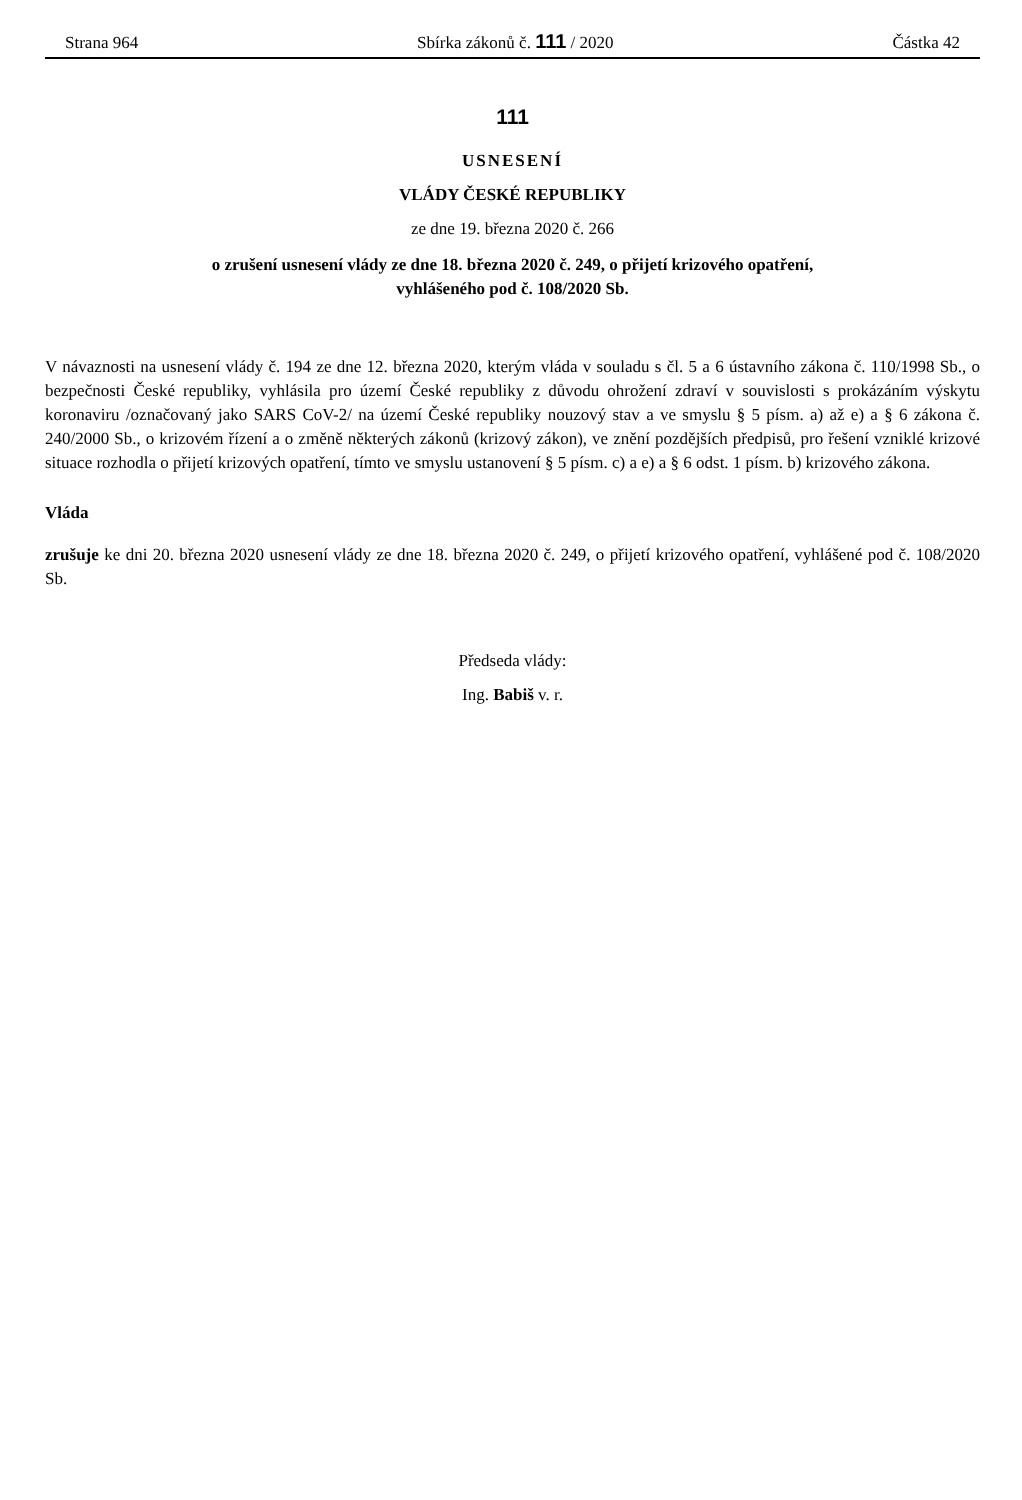Strana 964 Sbírka zákonů č. 111 / 2020 Částka 42
111
USNESENÍ
VLÁDY ČESKÉ REPUBLIKY
ze dne 19. března 2020 č. 266
o zrušení usnesení vlády ze dne 18. března 2020 č. 249, o přijetí krizového opatření,
vyhlášeného pod č. 108/2020 Sb.
V návaznosti na usnesení vlády č. 194 ze dne 12. března 2020, kterým vláda v souladu s čl. 5 a 6 ústavního zákona č. 110/1998 Sb., o bezpečnosti České republiky, vyhlásila pro území České republiky z důvodu ohrožení zdraví v souvislosti s prokázáním výskytu koronaviru /označovaný jako SARS CoV-2/ na území České republiky nouzový stav a ve smyslu § 5 písm. a) až e) a § 6 zákona č. 240/2000 Sb., o krizovém řízení a o změně některých zákonů (krizový zákon), ve znění pozdějších předpisů, pro řešení vzniklé krizové situace rozhodla o přijetí krizových opatření, tímto ve smyslu ustanovení § 5 písm. c) a e) a § 6 odst. 1 písm. b) krizového zákona.
Vláda
zrušuje ke dni 20. března 2020 usnesení vlády ze dne 18. března 2020 č. 249, o přijetí krizového opatření, vyhlášené pod č. 108/2020 Sb.
Předseda vlády:
Ing. Babiš v. r.